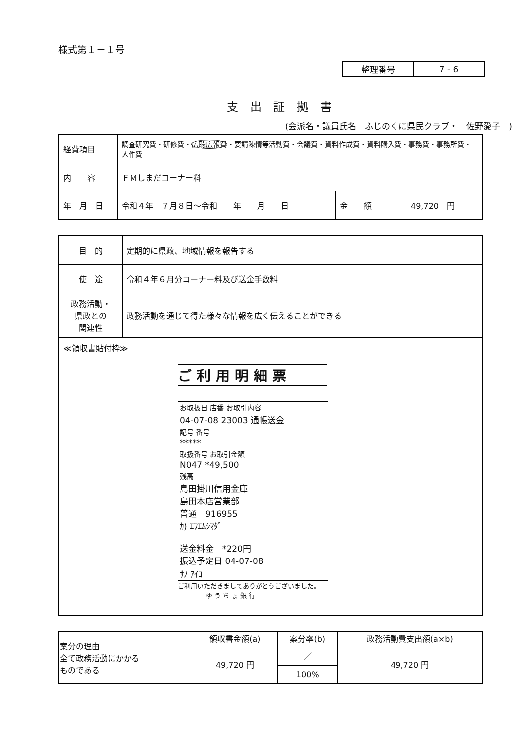様式第１－１号
| 整理番号 | 7 - 6 |
支出証拠書
(会派名・議員氏名　ふじのくに県民クラブ・　佐野愛子　)
| 経費項目 | 調査研究費・研修費・ 広聴広報費 ・要請陳情等活動費・会議費・資料作成費・資料購入費・事務費・事務所費・人件費 | | |
| 内 容 | ＦＭしまだコーナー料 | | |
| 年 月 日 | 令和４年 ７月８日～令和 年 月 日 | 金 額 | 49,720 円 |
| 目 的 | 定期的に県政、地域情報を報告する |
| 使 途 | 令和４年６月分コーナー料及び送金手数料 |
| 政務活動・ 県政との 関連性 | 政務活動を通じて得た様々な情報を広く伝えることができる |
| ≪領収書貼付枠≫ ご利用明細票 お取扱日 店番 お取引内容 04-07-08 23003 通帳送金 記号 番号 ***** 取扱番号 お取引金額 N047 *49,500 残高 島田掛川信用金庫 島田本店営業部 普通 916955 ｶ) ｴﾌｴﾑｼﾏﾀﾞ 送金料金 *220円 振込予定日 04-07-08 ｻﾉ ｱｲｺ ご利用いただきましてありがとうございました。 ―― ゆ う ち ょ 銀 行 ―― | |
| 案分の理由 全て政務活動にかかる ものである | 領収書金額(a) | 案分率(b) | 政務活動費支出額(a×b) |
| --- | --- | --- | --- |
| | 49,720 円 | ／ | 49,720 円 |
| | | 100% | |